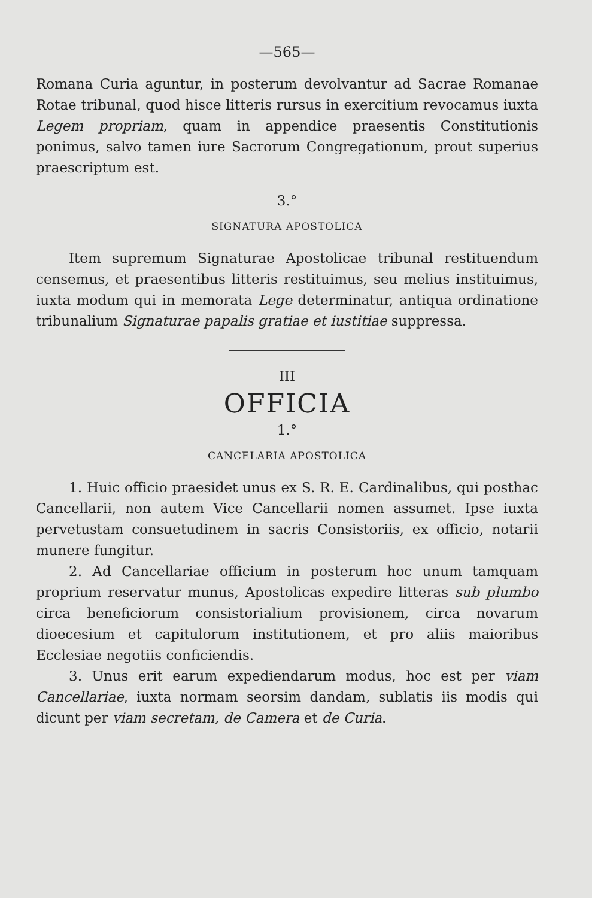—565—
Romana Curia aguntur, in posterum devolvantur ad Sacrae Romanae Rotae tribunal, quod hisce litteris rursus in exercitium revocamus iuxta Legem propriam, quam in appendice praesentis Constitutionis ponimus, salvo tamen iure Sacrorum Congregationum, prout superius praescriptum est.
3.°
SIGNATURA APOSTOLICA
Item supremum Signaturae Apostolicae tribunal restituendum censemus, et praesentibus litteris restituimus, seu melius instituimus, iuxta modum qui in memorata Lege determinatur, antiqua ordinatione tribunalium Signaturae papalis gratiae et iustitiae suppressa.
III
OFFICIA
1.°
CANCELARIA APOSTOLICA
1. Huic officio praesidet unus ex S. R. E. Cardinalibus, qui posthac Cancellarii, non autem Vice Cancellarii nomen assumet. Ipse iuxta pervetustam consuetudinem in sacris Consistoriis, ex officio, notarii munere fungitur.
2. Ad Cancellariae officium in posterum hoc unum tamquam proprium reservatur munus, Apostolicas expedire litteras sub plumbo circa beneficiorum consistorialium provisionem, circa novarum dioecesium et capitulorum institutionem, et pro aliis maioribus Ecclesiae negotiis conficiendis.
3. Unus erit earum expediendarum modus, hoc est per viam Cancellariae, iuxta normam seorsim dandam, sublatis iis modis qui dicunt per viam secretam, de Camera et de Curia.